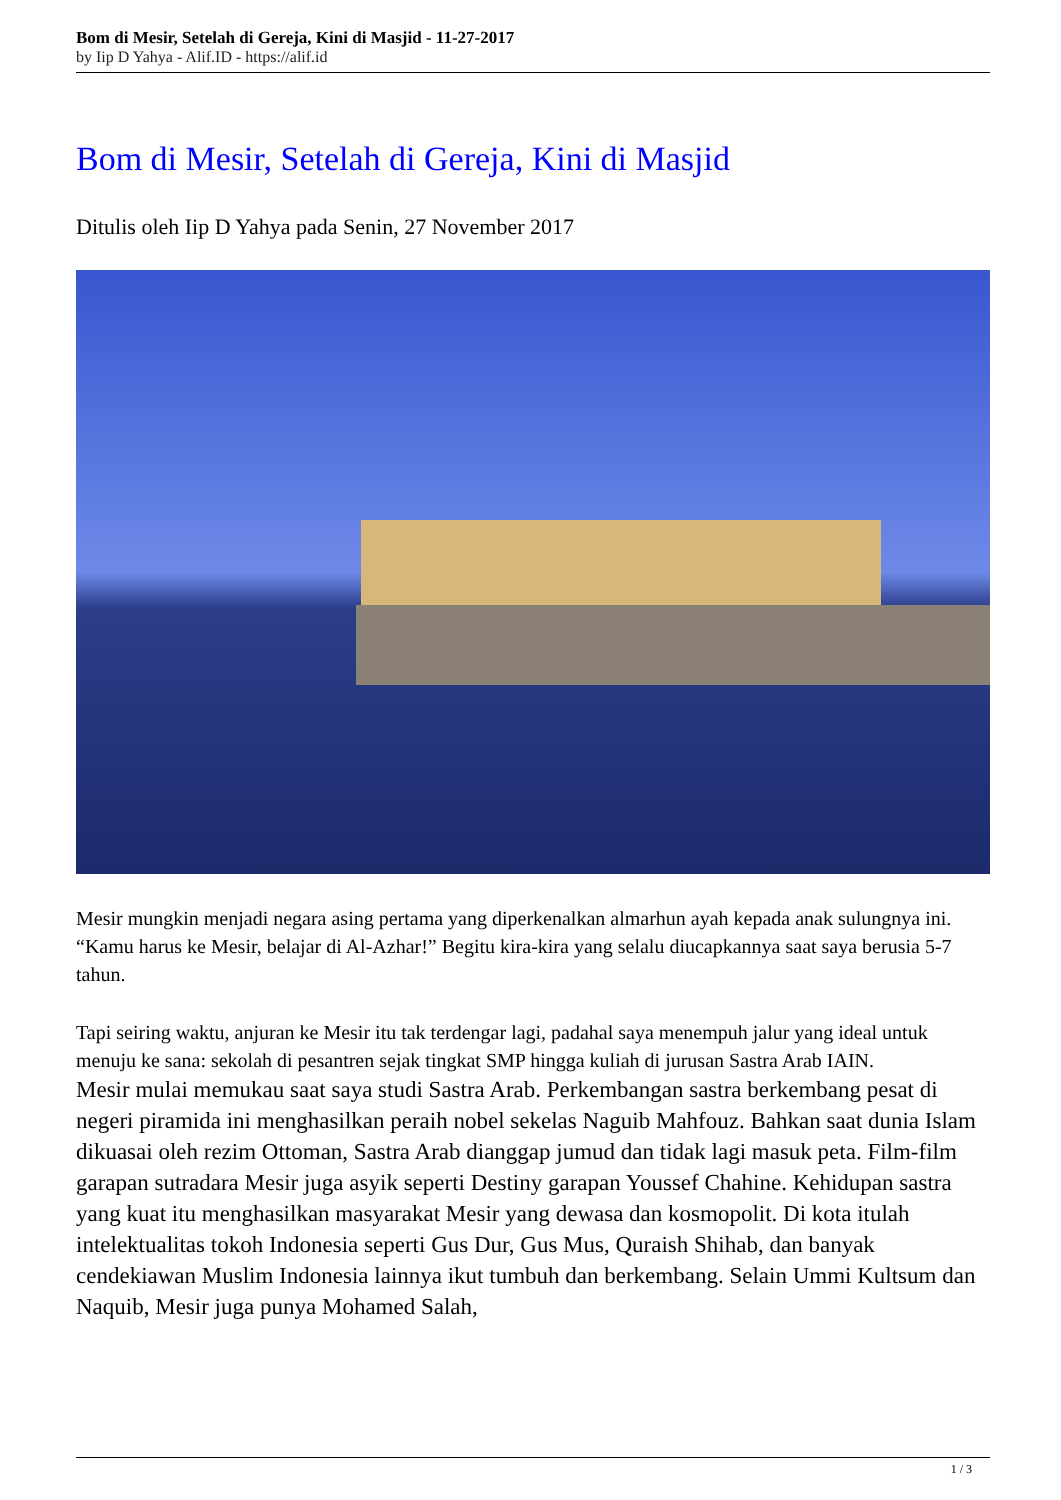Bom di Mesir, Setelah di Gereja, Kini di Masjid - 11-27-2017
by Iip D Yahya - Alif.ID - https://alif.id
Bom di Mesir, Setelah di Gereja, Kini di Masjid
Ditulis oleh Iip D Yahya pada Senin, 27 November 2017
Mesir mungkin menjadi negara asing pertama yang diperkenalkan almarhun ayah kepada anak sulungnya ini. “Kamu harus ke Mesir, belajar di Al-Azhar!” Begitu kira-kira yang selalu diucapkannya saat saya berusia 5-7 tahun.
Tapi seiring waktu, anjuran ke Mesir itu tak terdengar lagi, padahal saya menempuh jalur yang ideal untuk menuju ke sana: sekolah di pesantren sejak tingkat SMP hingga kuliah di jurusan Sastra Arab IAIN.
Mesir mulai memukau saat saya studi Sastra Arab. Perkembangan sastra berkembang pesat di negeri piramida ini menghasilkan peraih nobel sekelas Naguib Mahfouz. Bahkan saat dunia Islam dikuasai oleh rezim Ottoman, Sastra Arab dianggap jumud dan tidak lagi masuk peta. Film-film garapan sutradara Mesir juga asyik seperti Destiny garapan Youssef Chahine. Kehidupan sastra yang kuat itu menghasilkan masyarakat Mesir yang dewasa dan kosmopolit. Di kota itulah intelektualitas tokoh Indonesia seperti Gus Dur, Gus Mus, Quraish Shihab, dan banyak cendekiawan Muslim Indonesia lainnya ikut tumbuh dan berkembang. Selain Ummi Kultsum dan Naquib, Mesir juga punya Mohamed Salah,
1 / 3